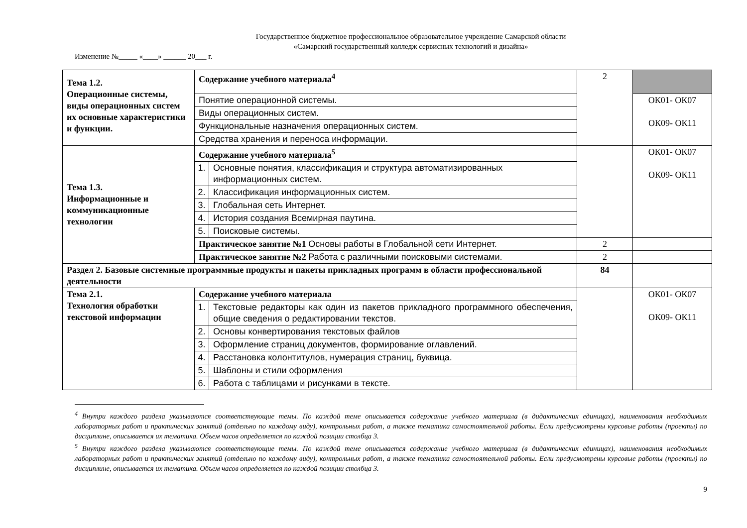Государственное бюджетное профессиональное образовательное учреждение Самарской области
«Самарский государственный колледж сервисных технологий и дизайна»
Изменение №_____ «____» ______ 20___ г.
| Тема 1.2. Операционные системы, виды операционных систем их основные характеристики и функции. | Содержание учебного материала<sup>4</sup> | | 2 | |
| | Понятие операционной системы. | | | ОК01- ОК07 ОК09- ОК11 |
| | Виды операционных систем. | | | |
| | Функциональные назначения операционных систем. | | | |
| | Средства хранения и переноса информации. | | | |
| Тема 1.3. Информационные и коммуникационные технологии | Содержание учебного материала<sup>5</sup> | | | ОК01- ОК07 ОК09- ОК11 |
| | 1. | Основные понятия, классификация и структура автоматизированных информационных систем. | | |
| | 2. | Классификация информационных систем. | | |
| | 3. | Глобальная сеть Интернет. | | |
| | 4. | История создания Всемирная паутина. | | |
| | 5. | Поисковые системы. | | |
| | Практическое занятие №1 Основы работы в Глобальной сети Интернет. | | 2 | |
| | Практическое занятие №2 Работа с различными поисковыми системами. | | 2 | |
| Раздел 2. Базовые системные программные продукты и пакеты прикладных программ в области профессиональной деятельности | | | 84 | |
| Тема 2.1. Технология обработки текстовой информации | Содержание учебного материала | | | ОК01- ОК07 ОК09- ОК11 |
| | 1. | Текстовые редакторы как один из пакетов прикладного программного обеспечения, общие сведения о редактировании текстов. | | |
| | 2. | Основы конвертирования текстовых файлов | | |
| | 3. | Оформление страниц документов, формирование оглавлений. | | |
| | 4. | Расстановка колонтитулов, нумерация страниц, буквица. | | |
| | 5. | Шаблоны и стили оформления | | |
| | 6. | Работа с таблицами и рисунками в тексте. | | |
<sup>4</sup> Внутри каждого раздела указываются соответствующие темы. По каждой теме описывается содержание учебного материала (в дидактических единицах), наименования необходимых лабораторных работ и практических занятий (отдельно по каждому виду), контрольных работ, а также тематика самостоятельной работы. Если предусмотрены курсовые работы (проекты) по дисциплине, описывается их тематика. Объем часов определяется по каждой позиции столбца 3.
<sup>5</sup> Внутри каждого раздела указываются соответствующие темы. По каждой теме описывается содержание учебного материала (в дидактических единицах), наименования необходимых лабораторных работ и практических занятий (отдельно по каждому виду), контрольных работ, а также тематика самостоятельной работы. Если предусмотрены курсовые работы (проекты) по дисциплине, описывается их тематика. Объем часов определяется по каждой позиции столбца 3.
9